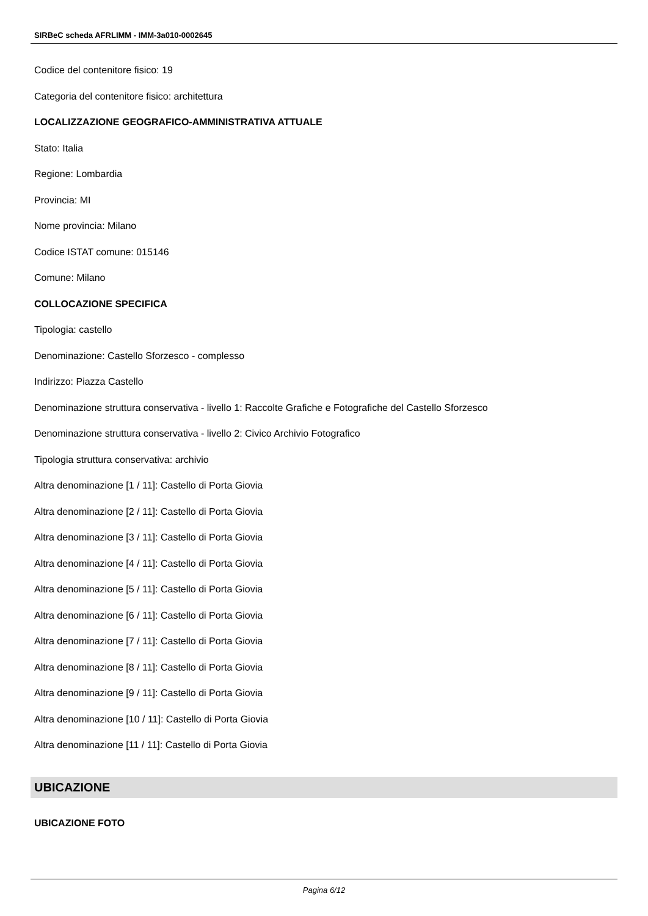SIRBeC scheda AFRLIMM - IMM-3a010-0002645
Codice del contenitore fisico: 19
Categoria del contenitore fisico: architettura
LOCALIZZAZIONE GEOGRAFICO-AMMINISTRATIVA ATTUALE
Stato: Italia
Regione: Lombardia
Provincia: MI
Nome provincia: Milano
Codice ISTAT comune: 015146
Comune: Milano
COLLOCAZIONE SPECIFICA
Tipologia: castello
Denominazione: Castello Sforzesco - complesso
Indirizzo: Piazza Castello
Denominazione struttura conservativa - livello 1: Raccolte Grafiche e Fotografiche del Castello Sforzesco
Denominazione struttura conservativa - livello 2: Civico Archivio Fotografico
Tipologia struttura conservativa: archivio
Altra denominazione [1 / 11]: Castello di Porta Giovia
Altra denominazione [2 / 11]: Castello di Porta Giovia
Altra denominazione [3 / 11]: Castello di Porta Giovia
Altra denominazione [4 / 11]: Castello di Porta Giovia
Altra denominazione [5 / 11]: Castello di Porta Giovia
Altra denominazione [6 / 11]: Castello di Porta Giovia
Altra denominazione [7 / 11]: Castello di Porta Giovia
Altra denominazione [8 / 11]: Castello di Porta Giovia
Altra denominazione [9 / 11]: Castello di Porta Giovia
Altra denominazione [10 / 11]: Castello di Porta Giovia
Altra denominazione [11 / 11]: Castello di Porta Giovia
UBICAZIONE
UBICAZIONE FOTO
Pagina 6/12